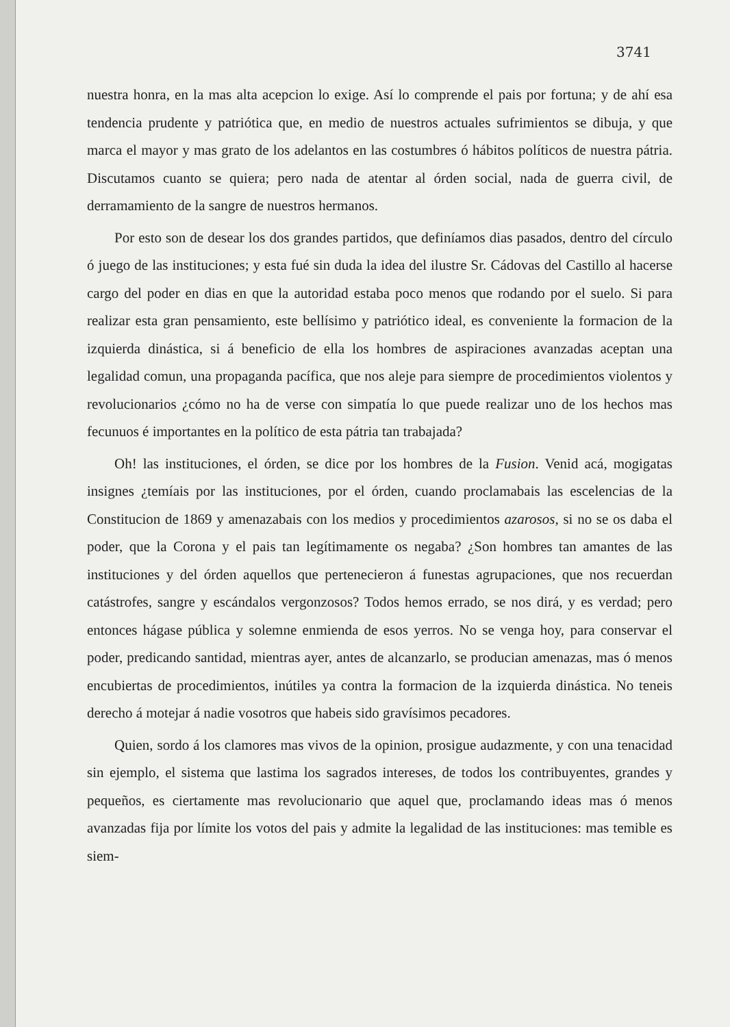3741
nuestra honra, en la mas alta acepcion lo exige. Así lo comprende el pais por fortuna; y de ahí esa tendencia prudente y patriótica que, en medio de nuestros actuales sufrimientos se dibuja, y que marca el mayor y mas grato de los adelantos en las costumbres ó hábitos políticos de nuestra pátria. Discutamos cuanto se quiera; pero nada de atentar al órden social, nada de guerra civil, de derramamiento de la sangre de nuestros hermanos.
Por esto son de desear los dos grandes partidos, que definíamos dias pasados, dentro del círculo ó juego de las instituciones; y esta fué sin duda la idea del ilustre Sr. Cádovas del Castillo al hacerse cargo del poder en dias en que la autoridad estaba poco menos que rodando por el suelo. Si para realizar esta gran pensamiento, este bellísimo y patriótico ideal, es conveniente la formacion de la izquierda dinástica, si á beneficio de ella los hombres de aspiraciones avanzadas aceptan una legalidad comun, una propaganda pacífica, que nos aleje para siempre de procedimientos violentos y revolucionarios ¿cómo no ha de verse con simpatía lo que puede realizar uno de los hechos mas fecunuos é importantes en la político de esta pátria tan trabajada?
Oh! las instituciones, el órden, se dice por los hombres de la Fusion. Venid acá, mogigatas insignes ¿temíais por las instituciones, por el órden, cuando proclamabais las escelencias de la Constitucion de 1869 y amenazabais con los medios y procedimientos azarosos, si no se os daba el poder, que la Corona y el pais tan legítimamente os negaba? ¿Son hombres tan amantes de las instituciones y del órden aquellos que pertenecieron á funestas agrupaciones, que nos recuerdan catástrofes, sangre y escándalos vergonzosos? Todos hemos errado, se nos dirá, y es verdad; pero entonces hágase pública y solemne enmienda de esos yerros. No se venga hoy, para conservar el poder, predicando santidad, mientras ayer, antes de alcanzarlo, se producian amenazas, mas ó menos encubiertas de procedimientos, inútiles ya contra la formacion de la izquierda dinástica. No teneis derecho á motejar á nadie vosotros que habeis sido gravísimos pecadores.
Quien, sordo á los clamores mas vivos de la opinion, prosigue audazmente, y con una tenacidad sin ejemplo, el sistema que lastima los sagrados intereses, de todos los contribuyentes, grandes y pequeños, es ciertamente mas revolucionario que aquel que, proclamando ideas mas ó menos avanzadas fija por límite los votos del pais y admite la legalidad de las instituciones: mas temible es siem-